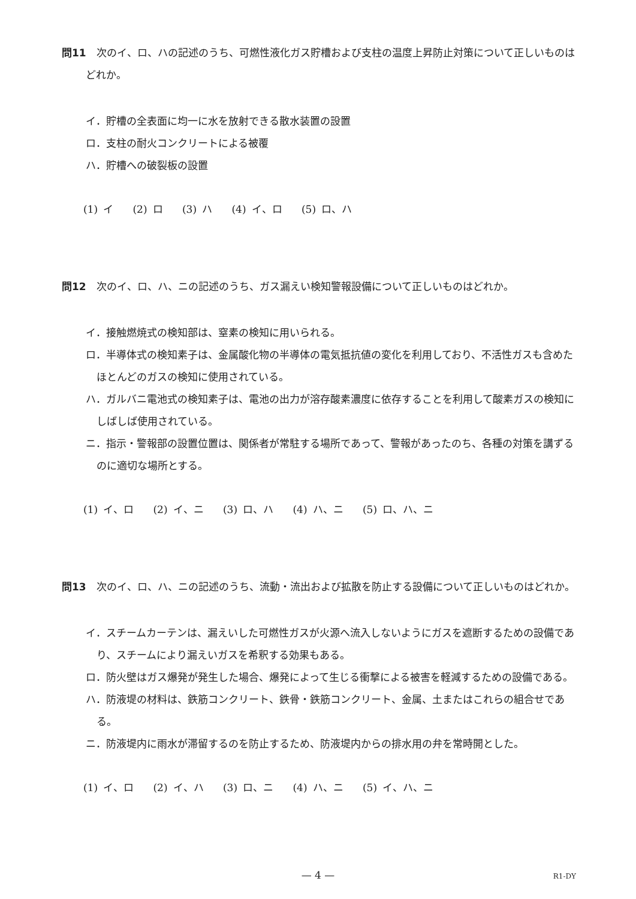問11　次のイ、ロ、ハの記述のうち、可燃性液化ガス貯槽および支柱の温度上昇防止対策について正しいものはどれか。
イ．貯槽の全表面に均一に水を放射できる散水装置の設置
ロ．支柱の耐火コンクリートによる被覆
ハ．貯槽への破裂板の設置
(1) イ (2) ロ (3) ハ (4) イ、ロ (5) ロ、ハ
問12　次のイ、ロ、ハ、ニの記述のうち、ガス漏えい検知警報設備について正しいものはどれか。
イ．接触燃焼式の検知部は、窒素の検知に用いられる。
ロ．半導体式の検知素子は、金属酸化物の半導体の電気抵抗値の変化を利用しており、不活性ガスも含めたほとんどのガスの検知に使用されている。
ハ．ガルバニ電池式の検知素子は、電池の出力が溶存酸素濃度に依存することを利用して酸素ガスの検知にしばしば使用されている。
ニ．指示・警報部の設置位置は、関係者が常駐する場所であって、警報があったのち、各種の対策を講ずるのに適切な場所とする。
(1) イ、ロ (2) イ、ニ (3) ロ、ハ (4) ハ、ニ (5) ロ、ハ、ニ
問13　次のイ、ロ、ハ、ニの記述のうち、流動・流出および拡散を防止する設備について正しいものはどれか。
イ．スチームカーテンは、漏えいした可燃性ガスが火源へ流入しないようにガスを遮断するための設備であり、スチームにより漏えいガスを希釈する効果もある。
ロ．防火壁はガス爆発が発生した場合、爆発によって生じる衝撃による被害を軽減するための設備である。
ハ．防液堤の材料は、鉄筋コンクリート、鉄骨・鉄筋コンクリート、金属、土またはこれらの組合せである。
ニ．防液堤内に雨水が滞留するのを防止するため、防液堤内からの排水用の弁を常時開とした。
(1) イ、ロ (2) イ、ハ (3) ロ、ニ (4) ハ、ニ (5) イ、ハ、ニ
— 4 — R1-DY